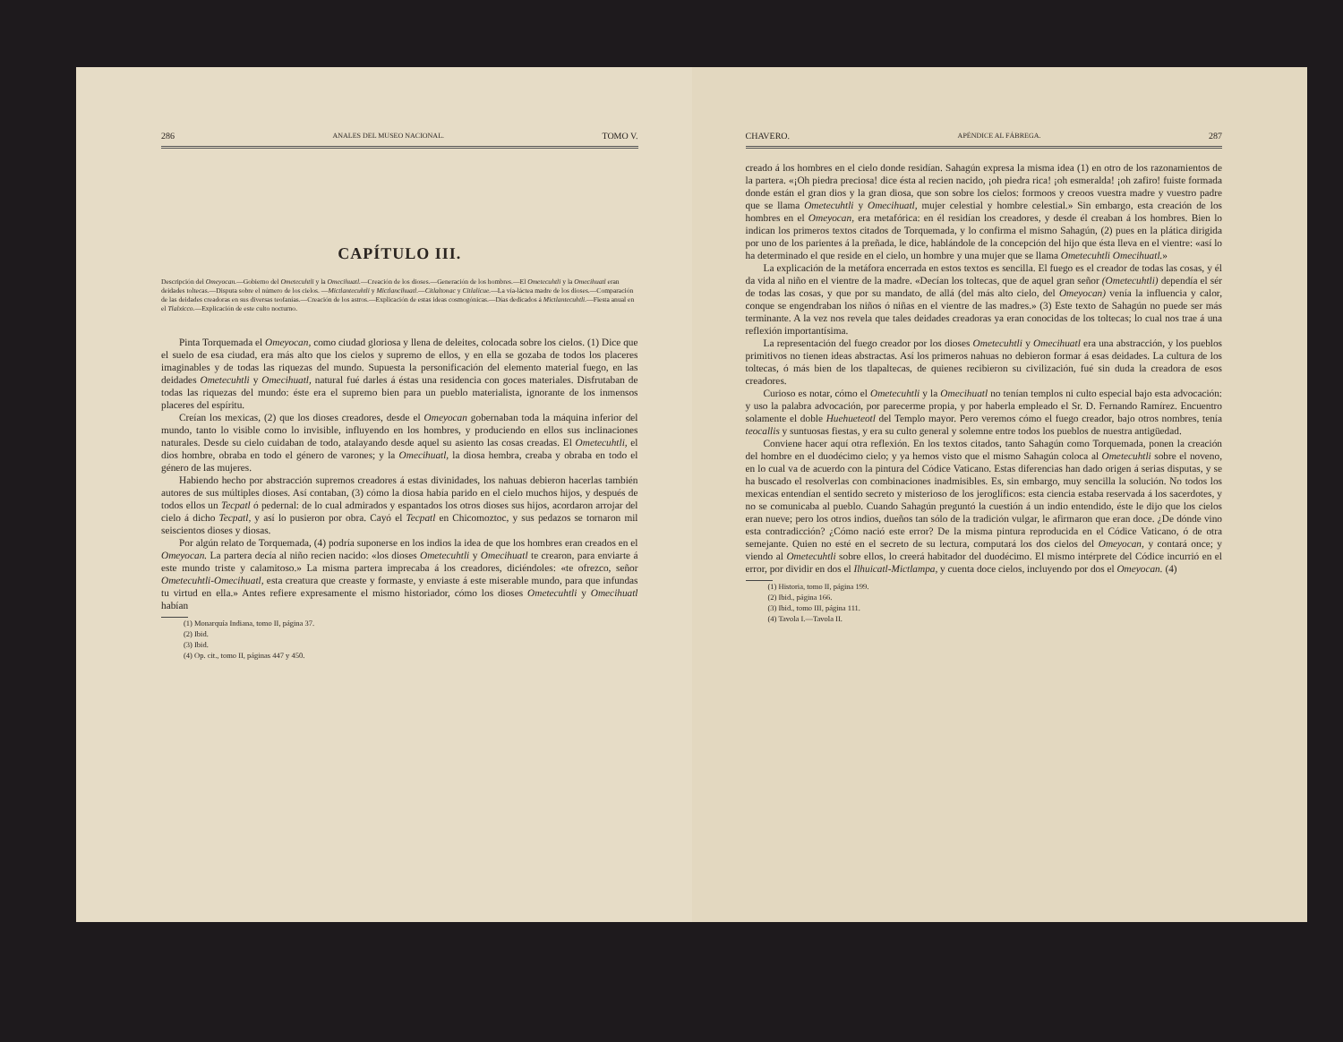286 ANALES DEL MUSEO NACIONAL. TOMO V.
CAPÍTULO III.
Descripción del Omeyocan.—Gobierno del Ometecuhtli y la Omecihuatl.—Creación de los dioses.—Generación de los hombres.—El Ometecuhtli y la Omecihuatl eran deidades toltecas.—Disputa sobre el número de los cielos. —Mictlantecuhtli y Mictlancihuatl.—Citlaltonac y Citlalicue.—La vía-láctea madre de los dioses.—Comparación de las deidades creadoras en sus diversas teofanías.—Creación de los astros.—Explicación de estas ideas cosmogónicas.—Días dedicados á Mictlantecuhtli.—Fiesta anual en el Tlalxicco.—Explicación de este culto nocturno.
Pinta Torquemada el Omeyocan, como ciudad gloriosa y llena de deleites, colocada sobre los cielos. (1) Dice que el suelo de esa ciudad, era más alto que los cielos y supremo de ellos, y en ella se gozaba de todos los placeres imaginables y de todas las riquezas del mundo. Supuesta la personificación del elemento material fuego, en las deidades Ometecuhtli y Omecihuatl, natural fué darles á éstas una residencia con goces materiales. Disfrutaban de todas las riquezas del mundo: éste era el supremo bien para un pueblo materialista, ignorante de los inmensos placeres del espíritu.
Creían los mexicas, (2) que los dioses creadores, desde el Omeyocan gobernaban toda la máquina inferior del mundo, tanto lo visible como lo invisible, influyendo en los hombres, y produciendo en ellos sus inclinaciones naturales. Desde su cielo cuidaban de todo, atalayando desde aquel su asiento las cosas creadas. El Ometecuhtli, el dios hombre, obraba en todo el género de varones; y la Omecihuatl, la diosa hembra, creaba y obraba en todo el género de las mujeres.
Habiendo hecho por abstracción supremos creadores á estas divinidades, los nahuas debieron hacerlas también autores de sus múltiples dioses. Así contaban, (3) cómo la diosa había parido en el cielo muchos hijos, y después de todos ellos un Tecpatl ó pedernal: de lo cual admirados y espantados los otros dioses sus hijos, acordaron arrojar del cielo á dicho Tecpatl, y así lo pusieron por obra. Cayó el Tecpatl en Chicomoztoc, y sus pedazos se tornaron mil seiscientos dioses y diosas.
Por algún relato de Torquemada, (4) podría suponerse en los indios la idea de que los hombres eran creados en el Omeyocan. La partera decía al niño recien nacido: «los dioses Ometecuhtli y Omecihuatl te crearon, para enviarte á este mundo triste y calamitoso.» La misma partera imprecaba á los creadores, diciéndoles: «te ofrezco, señor Ometecuhtli-Omecihuatl, esta creatura que creaste y formaste, y enviaste á este miserable mundo, para que infundas tu virtud en ella.» Antes refiere expresamente el mismo historiador, cómo los dioses Ometecuhtli y Omecihuatl habían
(1) Monarquía Indiana, tomo II, página 37.
(2) Ibid.
(3) Ibid.
(4) Op. cit., tomo II, páginas 447 y 450.
CHAVERO. APÉNDICE AL FÁBREGA. 287
creado á los hombres en el cielo donde residían. Sahagún expresa la misma idea (1) en otro de los razonamientos de la partera. «¡Oh piedra preciosa! dice ésta al recien nacido, ¡oh piedra rica! ¡oh esmeralda! ¡oh zafiro! fuiste formada donde están el gran dios y la gran diosa, que son sobre los cielos: formoos y creoos vuestra madre y vuestro padre que se llama Ometecuhtli y Omecihuatl, mujer celestial y hombre celestial.» Sin embargo, esta creación de los hombres en el Omeyocan, era metafórica: en él residían los creadores, y desde él creaban á los hombres. Bien lo indican los primeros textos citados de Torquemada, y lo confirma el mismo Sahagún, (2) pues en la plática dirigida por uno de los parientes á la preñada, le dice, hablándole de la concepción del hijo que ésta lleva en el vientre: «así lo ha determinado el que reside en el cielo, un hombre y una mujer que se llama Ometecuhtli Omecihuatl.»
La explicación de la metáfora encerrada en estos textos es sencilla. El fuego es el creador de todas las cosas, y él da vida al niño en el vientre de la madre. «Decían los toltecas, que de aquel gran señor (Ometecuhtli) dependía el sér de todas las cosas, y que por su mandato, de allá (del más alto cielo, del Omeyocan) venía la influencia y calor, conque se engendraban los niños ó niñas en el vientre de las madres.» (3) Este texto de Sahagún no puede ser más terminante. A la vez nos revela que tales deidades creadoras ya eran conocidas de los toltecas; lo cual nos trae á una reflexión importantísima.
La representación del fuego creador por los dioses Ometecuhtli y Omecihuatl era una abstracción, y los pueblos primitivos no tienen ideas abstractas. Así los primeros nahuas no debieron formar á esas deidades. La cultura de los toltecas, ó más bien de los tlapaltecas, de quienes recibieron su civilización, fué sin duda la creadora de esos creadores.
Curioso es notar, cómo el Ometecuhtli y la Omecihuatl no tenían templos ni culto especial bajo esta advocación: y uso la palabra advocación, por parecerme propia, y por haberla empleado el Sr. D. Fernando Ramírez. Encuentro solamente el doble Huehueteotl del Templo mayor. Pero veremos cómo el fuego creador, bajo otros nombres, tenía teocallis y suntuosas fiestas, y era su culto general y solemne entre todos los pueblos de nuestra antigüedad.
Conviene hacer aquí otra reflexión. En los textos citados, tanto Sahagún como Torquemada, ponen la creación del hombre en el duodécimo cielo; y ya hemos visto que el mismo Sahagún coloca al Ometecuhtli sobre el noveno, en lo cual va de acuerdo con la pintura del Códice Vaticano. Estas diferencias han dado origen á serias disputas, y se ha buscado el resolverlas con combinaciones inadmisibles. Es, sin embargo, muy sencilla la solución. No todos los mexicas entendían el sentido secreto y misterioso de los jeroglíficos: esta ciencia estaba reservada á los sacerdotes, y no se comunicaba al pueblo. Cuando Sahagún preguntó la cuestión á un indio entendido, éste le dijo que los cielos eran nueve; pero los otros indios, dueños tan sólo de la tradición vulgar, le afirmaron que eran doce. ¿De dónde vino esta contradicción? ¿Cómo nació este error? De la misma pintura reproducida en el Códice Vaticano, ó de otra semejante. Quien no esté en el secreto de su lectura, computará los dos cielos del Omeyocan, y contará once; y viendo al Ometecuhtli sobre ellos, lo creerá habitador del duodécimo. El mismo intérprete del Códice incurrió en el error, por dividir en dos el Ilhuicatl-Mictlampa, y cuenta doce cielos, incluyendo por dos el Omeyocan. (4)
(1) Historia, tomo II, página 199.
(2) Ibid., página 166.
(3) Ibid., tomo III, página 111.
(4) Tavola I.—Tavola II.